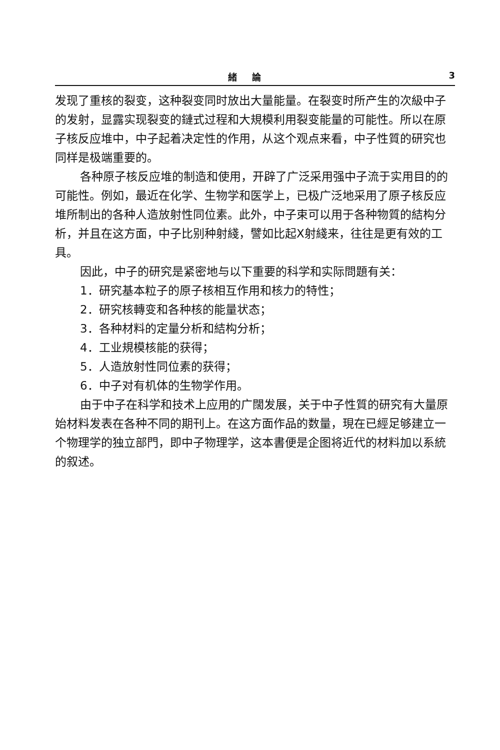緒論 3
发现了重核的裂变，这种裂变同时放出大量能量。在裂变时所产生的次級中子的发射，显露实现裂变的鏈式过程和大規模利用裂变能量的可能性。所以在原子核反应堆中，中子起着决定性的作用，从这个观点来看，中子性質的研究也同样是极端重要的。
各种原子核反应堆的制造和使用，开辟了广泛采用强中子流于实用目的的可能性。例如，最近在化学、生物学和医学上，已极广泛地采用了原子核反应堆所制出的各种人造放射性同位素。此外，中子束可以用于各种物質的結构分析，并且在这方面，中子比别种射綫，譬如比起X射綫来，往往是更有效的工具。
因此，中子的研究是紧密地与以下重要的科学和实际問題有关：
1．研究基本粒子的原子核相互作用和核力的特性；
2．研究核轉变和各种核的能量状态；
3．各种材料的定量分析和結构分析；
4．工业規模核能的获得；
5．人造放射性同位素的获得；
6．中子对有机体的生物学作用。
由于中子在科学和技术上应用的广闊发展，关于中子性質的研究有大量原始材料发表在各种不同的期刊上。在这方面作品的数量，現在已經足够建立一个物理学的独立部門，即中子物理学，这本書便是企图将近代的材料加以系統的叙述。